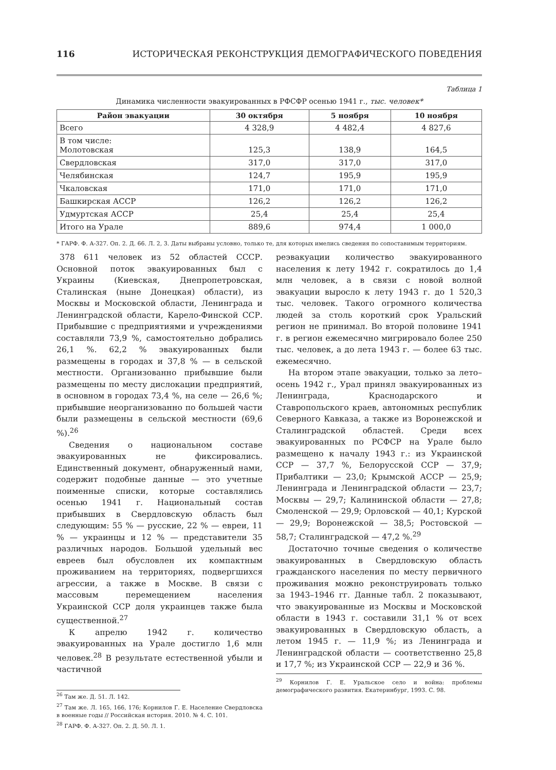116 ИСТОРИЧЕСКАЯ РЕКОНСТРУКЦИЯ ДЕМОГРАФИЧЕСКОГО ПОВЕДЕНИЯ
Таблица 1
Динамика численности эвакуированных в РФСФР осенью 1941 г., тыс. человек*
| Район эвакуации | 30 октября | 5 ноября | 10 ноября |
| --- | --- | --- | --- |
| Всего | 4 328,9 | 4 482,4 | 4 827,6 |
| В том числе: Молотовская | 125,3 | 138,9 | 164,5 |
| Свердловская | 317,0 | 317,0 | 317,0 |
| Челябинская | 124,7 | 195,9 | 195,9 |
| Чкаловская | 171,0 | 171,0 | 171,0 |
| Башкирская АССР | 126,2 | 126,2 | 126,2 |
| Удмуртская АССР | 25,4 | 25,4 | 25,4 |
| Итого на Урале | 889,6 | 974,4 | 1 000,0 |
* ГАРФ. Ф. А-327. Оп. 2. Д. 66. Л. 2, 3. Даты выбраны условно, только те, для которых имелись сведения по сопоставимым территориям.
378 611 человек из 52 областей СССР. Основной поток эвакуированных был с Украины (Киевская, Днепропетровская, Сталинская (ныне Донецкая) области), из Москвы и Московской области, Ленинграда и Ленинградской области, Карело-Финской ССР. Прибывшие с предприятиями и учреждениями составляли 73,9 %, самостоятельно добрались 26,1 %. 62,2 % эвакуированных были размещены в городах и 37,8 % — в сельской местности. Организованно прибывшие были размещены по месту дислокации предприятий, в основном в городах 73,4 %, на селе — 26,6 %; прибывшие неорганизованно по большей части были размещены в сельской местности (69,6 %).<sup>26</sup>
Сведения о национальном составе эвакуированных не фиксировались. Единственный документ, обнаруженный нами, содержит подобные данные — это учетные поименные списки, которые составлялись осенью 1941 г. Национальный состав прибывших в Свердловскую область был следующим: 55 % — русские, 22 % — евреи, 11 % — украинцы и 12 % — представители 35 различных народов. Большой удельный вес евреев был обусловлен их компактным проживанием на территориях, подвергшихся агрессии, а также в Москве. В связи с массовым перемещением населения Украинской ССР доля украинцев также была существенной.<sup>27</sup>
К апрелю 1942 г. количество эвакуированных на Урале достигло 1,6 млн человек.<sup>28</sup> В результате естественной убыли и частичной
<sup>26</sup> Там же. Д. 51. Л. 142.
<sup>27</sup> Там же. Л. 165, 166, 176; Корнилов Г. Е. Население Свердловска в военные годы // Российская история. 2010. № 4. С. 101.
<sup>28</sup> ГАРФ. Ф. А-327. Оп. 2. Д. 50. Л. 1.
реэвакуации количество эвакуированного населения к лету 1942 г. сократилось до 1,4 млн человек, а в связи с новой волной эвакуации выросло к лету 1943 г. до 1 520,3 тыс. человек. Такого огромного количества людей за столь короткий срок Уральский регион не принимал. Во второй половине 1941 г. в регион ежемесячно мигрировало более 250 тыс. человек, а до лета 1943 г. — более 63 тыс. ежемесячно.
На втором этапе эвакуации, только за лето–осень 1942 г., Урал принял эвакуированных из Ленинграда, Краснодарского и Ставропольского краев, автономных республик Северного Кавказа, а также из Воронежской и Сталинградской областей. Среди всех эвакуированных по РСФСР на Урале было размещено к началу 1943 г.: из Украинской ССР — 37,7 %, Белорусской ССР — 37,9; Прибалтики — 23,0; Крымской АССР — 25,9; Ленинграда и Ленинградской области — 23,7; Москвы — 29,7; Калининской области — 27,8; Смоленской — 29,9; Орловской — 40,1; Курской — 29,9; Воронежской — 38,5; Ростовской — 58,7; Сталинградской — 47,2 %.<sup>29</sup>
Достаточно точные сведения о количестве эвакуированных в Свердловскую область гражданского населения по месту первичного проживания можно реконструировать только за 1943–1946 гг. Данные табл. 2 показывают, что эвакуированные из Москвы и Московской области в 1943 г. составили 31,1 % от всех эвакуированных в Свердловскую область, а летом 1945 г. — 11,9 %; из Ленинграда и Ленинградской области — соответственно 25,8 и 17,7 %; из Украинской ССР — 22,9 и 36 %.
<sup>29</sup> Корнилов Г. Е. Уральское село и война: проблемы демографического развития. Екатеринбург, 1993. С. 98.